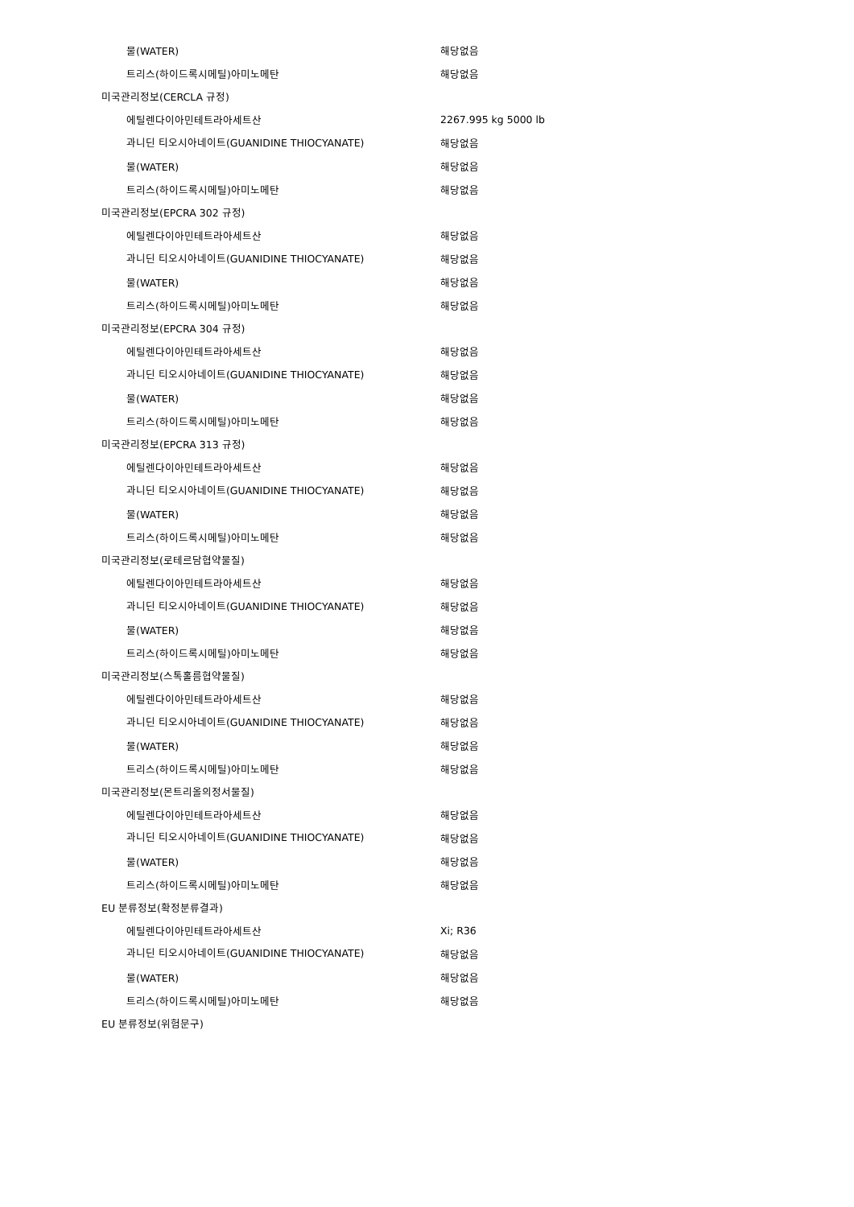| 물(WATER) | 해당없음 |
| 트리스(하이드록시메틸)아미노메탄 | 해당없음 |
| 미국관리정보(CERCLA 규정) | |
| 에틸렌다이아민테트라아세트산 | 2267.995 kg 5000 lb |
| 과니딘 티오시아네이트(GUANIDINE THIOCYANATE) | 해당없음 |
| 물(WATER) | 해당없음 |
| 트리스(하이드록시메틸)아미노메탄 | 해당없음 |
| 미국관리정보(EPCRA 302 규정) | |
| 에틸렌다이아민테트라아세트산 | 해당없음 |
| 과니딘 티오시아네이트(GUANIDINE THIOCYANATE) | 해당없음 |
| 물(WATER) | 해당없음 |
| 트리스(하이드록시메틸)아미노메탄 | 해당없음 |
| 미국관리정보(EPCRA 304 규정) | |
| 에틸렌다이아민테트라아세트산 | 해당없음 |
| 과니딘 티오시아네이트(GUANIDINE THIOCYANATE) | 해당없음 |
| 물(WATER) | 해당없음 |
| 트리스(하이드록시메틸)아미노메탄 | 해당없음 |
| 미국관리정보(EPCRA 313 규정) | |
| 에틸렌다이아민테트라아세트산 | 해당없음 |
| 과니딘 티오시아네이트(GUANIDINE THIOCYANATE) | 해당없음 |
| 물(WATER) | 해당없음 |
| 트리스(하이드록시메틸)아미노메탄 | 해당없음 |
| 미국관리정보(로테르담협약물질) | |
| 에틸렌다이아민테트라아세트산 | 해당없음 |
| 과니딘 티오시아네이트(GUANIDINE THIOCYANATE) | 해당없음 |
| 물(WATER) | 해당없음 |
| 트리스(하이드록시메틸)아미노메탄 | 해당없음 |
| 미국관리정보(스톡홀름협약물질) | |
| 에틸렌다이아민테트라아세트산 | 해당없음 |
| 과니딘 티오시아네이트(GUANIDINE THIOCYANATE) | 해당없음 |
| 물(WATER) | 해당없음 |
| 트리스(하이드록시메틸)아미노메탄 | 해당없음 |
| 미국관리정보(몬트리올의정서물질) | |
| 에틸렌다이아민테트라아세트산 | 해당없음 |
| 과니딘 티오시아네이트(GUANIDINE THIOCYANATE) | 해당없음 |
| 물(WATER) | 해당없음 |
| 트리스(하이드록시메틸)아미노메탄 | 해당없음 |
| EU 분류정보(확정분류결과) | |
| 에틸렌다이아민테트라아세트산 | Xi; R36 |
| 과니딘 티오시아네이트(GUANIDINE THIOCYANATE) | 해당없음 |
| 물(WATER) | 해당없음 |
| 트리스(하이드록시메틸)아미노메탄 | 해당없음 |
| EU 분류정보(위험문구) | |